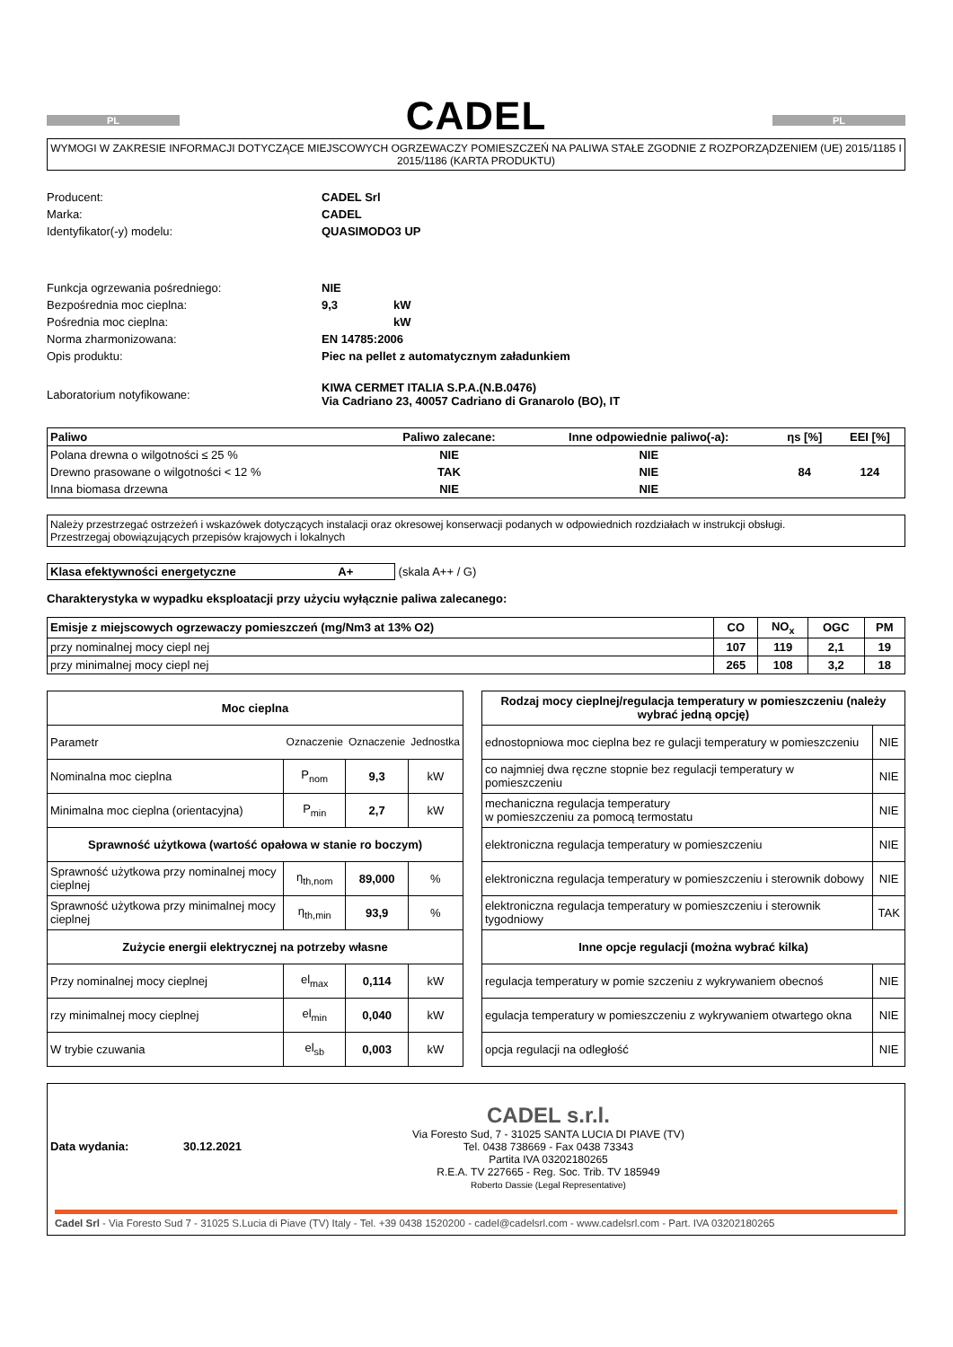PL
CADEL
PL
WYMOGI W ZAKRESIE INFORMACJI DOTYCZĄCE MIEJSCOWYCH OGRZEWACZY POMIESZCZEŃ NA PALIWA STAŁE ZGODNIE Z ROZPORZĄDZENIEM (UE) 2015/1185 I 2015/1186 (KARTA PRODUKTU)
| Producent: | CADEL Srl | |
| Marka: | CADEL | |
| Identyfikator(-y) modelu: | QUASIMODO3 UP | |
| Funkcja ogrzewania pośredniego: | NIE | |
| Bezpośrednia moc cieplna: | 9,3 | kW |
| Pośrednia moc cieplna: | | kW |
| Norma zharmonizowana: | EN 14785:2006 | |
| Opis produktu: | Piec na pellet z automatycznym załadunkiem | |
| Laboratorium notyfikowane: | KIWA CERMET ITALIA S.P.A.(N.B.0476) Via Cadriano 23, 40057 Cadriano di Granarolo (BO), IT | |
| Paliwo | Paliwo zalecane: | Inne odpowiednie paliwo(-a): | ηs [%] | EEI [%] |
| Polana drewna o wilgotności ≤ 25 % | NIE | NIE | | |
| Drewno prasowane o wilgotności < 12 % | TAK | NIE | 84 | 124 |
| Inna biomasa drzewna | NIE | NIE | | |
Należy przestrzegać ostrzeżeń i wskazówek dotyczących instalacji oraz okresowej konserwacji podanych w odpowiednich rozdziałach w instrukcji obsługi.
Przestrzegaj obowiązujących przepisów krajowych i lokalnych
Klasa efektywności energetyczne A+ (skala A++ / G)
Charakterystyka w wypadku eksploatacji przy użyciu wyłącznie paliwa zalecanego:
| Emisje z miejscowych ogrzewaczy pomieszczeń (mg/Nm3 at 13% O2) | CO | NO<sub>x</sub> | OGC | PM |
| przy nominalnej mocy ciepl nej | 107 | 119 | 2,1 | 19 |
| przy minimalnej mocy ciepl nej | 265 | 108 | 3,2 | 18 |
| Moc cieplna | | | |
| --- | --- | --- | --- |
| Parametr | Oznaczenie | Oznaczenie | Jednostka |
| Nominalna moc cieplna | P<sub>nom</sub> | 9,3 | kW |
| Minimalna moc cieplna (orientacyjna) | P<sub>min</sub> | 2,7 | kW |
| Sprawność użytkowa (wartość opałowa w stanie ro boczym) | | | |
| Sprawność użytkowa przy nominalnej mocy cieplnej | η<sub>th,nom</sub> | 89,000 | % |
| Sprawność użytkowa przy minimalnej mocy cieplnej | η<sub>th,min</sub> | 93,9 | % |
| Zużycie energii elektrycznej na potrzeby własne | | | |
| Przy nominalnej mocy cieplnej | el<sub>max</sub> | 0,114 | kW |
| rzy minimalnej mocy cieplnej | el<sub>min</sub> | 0,040 | kW |
| W trybie czuwania | el<sub>sb</sub> | 0,003 | kW |
| Rodzaj mocy cieplnej/regulacja temperatury w pomieszczeniu (należy wybrać jedną opcję) | |
| --- | --- |
| ednostopniowa moc cieplna bez re gulacji temperatury w pomieszczeniu | NIE |
| co najmniej dwa ręczne stopnie bez regulacji temperatury w pomieszczeniu | NIE |
| mechaniczna regulacja temperatury w pomieszczeniu za pomocą termostatu | NIE |
| elektroniczna regulacja temperatury w pomieszczeniu | NIE |
| elektroniczna regulacja temperatury w pomieszczeniu i sterownik dobowy | NIE |
| elektroniczna regulacja temperatury w pomieszczeniu i sterownik tygodniowy | TAK |
| Inne opcje regulacji (można wybrać kilka) | |
| regulacja temperatury w pomie szczeniu z wykrywaniem obecnoś | NIE |
| egulacja temperatury w pomieszczeniu z wykrywaniem otwartego okna | NIE |
| opcja regulacji na odległość | NIE |
Data wydania: 30.12.2021
CADEL s.r.l.
Via Foresto Sud, 7 - 31025 SANTA LUCIA DI PIAVE (TV)
Tel. 0438 738669 - Fax 0438 73343
Partita IVA 03202180265
R.E.A. TV 227665 - Reg. Soc. Trib. TV 185949
Roberto Dassie (Legal Representative)
Cadel Srl - Via Foresto Sud 7 - 31025 S.Lucia di Piave (TV) Italy - Tel. +39 0438 1520200 - cadel@cadelsrl.com - www.cadelsrl.com - Part. IVA 03202180265